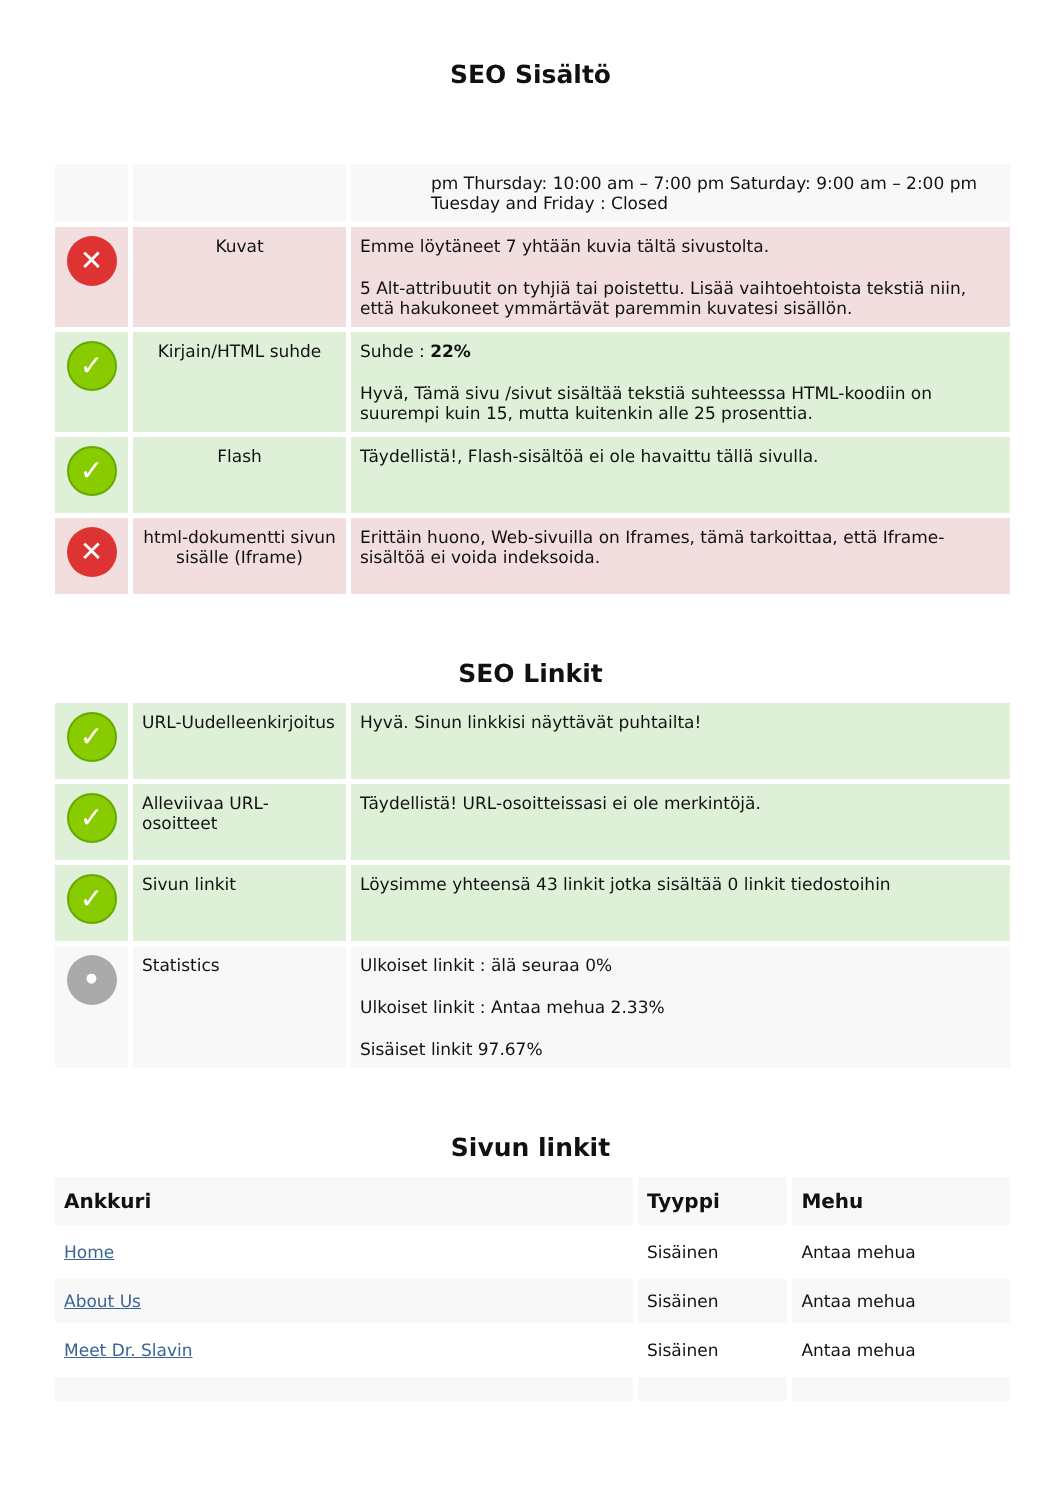SEO Sisältö
| | | pm Thursday: 10:00 am – 7:00 pm Saturday: 9:00 am – 2:00 pm Tuesday and Friday : Closed |
| ✕ | Kuvat | Emme löytäneet 7 yhtään kuvia tältä sivustolta. 5 Alt-attribuutit on tyhjiä tai poistettu. Lisää vaihtoehtoista tekstiä niin, että hakukoneet ymmärtävät paremmin kuvatesi sisällön. |
| ✓ | Kirjain/HTML suhde | Suhde : 22% Hyvä, Tämä sivu /sivut sisältää tekstiä suhteesssa HTML-koodiin on suurempi kuin 15, mutta kuitenkin alle 25 prosenttia. |
| ✓ | Flash | Täydellistä!, Flash-sisältöä ei ole havaittu tällä sivulla. |
| ✕ | html-dokumentti sivun sisälle (Iframe) | Erittäin huono, Web-sivuilla on Iframes, tämä tarkoittaa, että Iframe-sisältöä ei voida indeksoida. |
SEO Linkit
| ✓ | URL-Uudelleenkirjoitus | Hyvä. Sinun linkkisi näyttävät puhtailta! |
| ✓ | Alleviivaa URL-osoitteet | Täydellistä! URL-osoitteissasi ei ole merkintöjä. |
| ✓ | Sivun linkit | Löysimme yhteensä 43 linkit jotka sisältää 0 linkit tiedostoihin |
| • | Statistics | Ulkoiset linkit : älä seuraa 0% Ulkoiset linkit : Antaa mehua 2.33% Sisäiset linkit 97.67% |
Sivun linkit
| Ankkuri | Tyyppi | Mehu |
| --- | --- | --- |
| Home | Sisäinen | Antaa mehua |
| About Us | Sisäinen | Antaa mehua |
| Meet Dr. Slavin | Sisäinen | Antaa mehua |